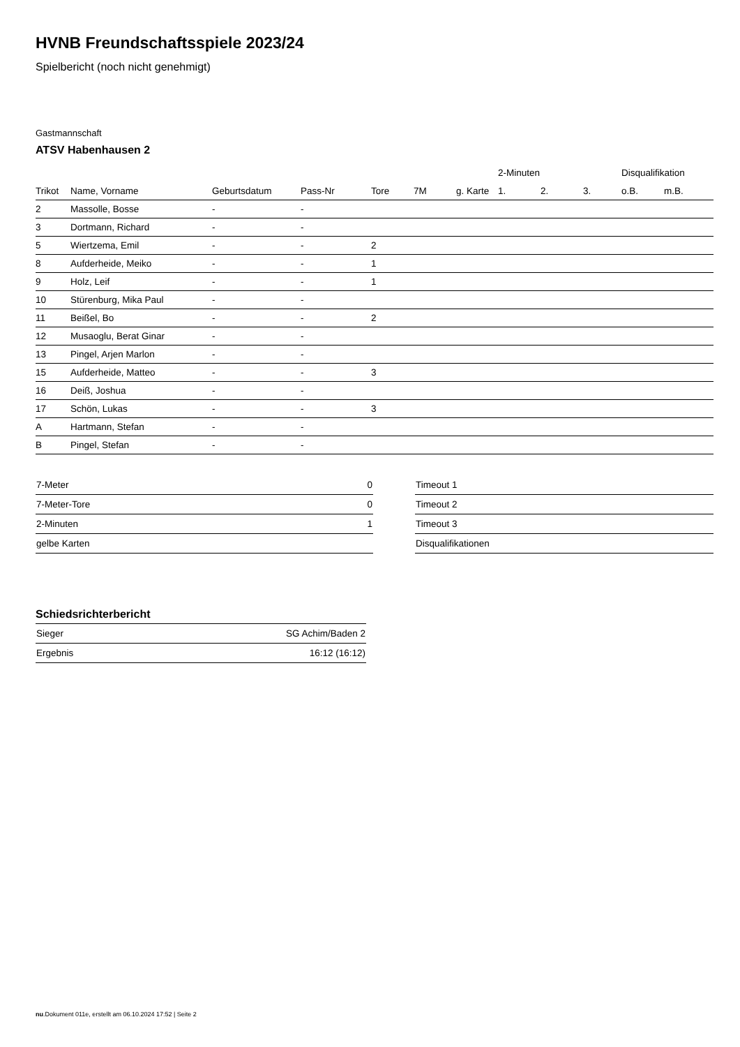HVNB Freundschaftsspiele 2023/24
Spielbericht (noch nicht genehmigt)
Gastmannschaft
ATSV Habenhausen 2
| | | | | | | | 2-Minuten | | | Disqualifikation | |
| --- | --- | --- | --- | --- | --- | --- | --- | --- | --- | --- | --- |
| Trikot | Name, Vorname | Geburtsdatum | Pass-Nr | Tore | 7M | g. Karte | 1. | 2. | 3. | o.B. | m.B. |
| 2 | Massolle, Bosse | - | - | | | | | | | | |
| 3 | Dortmann, Richard | - | - | | | | | | | | |
| 5 | Wiertzema, Emil | - | - | 2 | | | | | | | |
| 8 | Aufderheide, Meiko | - | - | 1 | | | | | | | |
| 9 | Holz, Leif | - | - | 1 | | | | | | | |
| 10 | Stürenburg, Mika Paul | - | - | | | | | | | | |
| 11 | Beißel, Bo | - | - | 2 | | | | | | | |
| 12 | Musaoglu, Berat Ginar | - | - | | | | | | | | |
| 13 | Pingel, Arjen Marlon | - | - | | | | | | | | |
| 15 | Aufderheide, Matteo | - | - | 3 | | | | | | | |
| 16 | Deiß, Joshua | - | - | | | | | | | | |
| 17 | Schön, Lukas | - | - | 3 | | | | | | | |
| A | Hartmann, Stefan | - | - | | | | | | | | |
| B | Pingel, Stefan | - | - | | | | | | | | |
| 7-Meter | 0 |
| 7-Meter-Tore | 0 |
| 2-Minuten | 1 |
| gelbe Karten | |
| Timeout 1 |
| Timeout 2 |
| Timeout 3 |
| Disqualifikationen |
Schiedsrichterbericht
| Sieger | SG Achim/Baden 2 |
| Ergebnis | 16:12 (16:12) |
nu.Dokument 011e, erstellt am 06.10.2024 17:52 | Seite 2